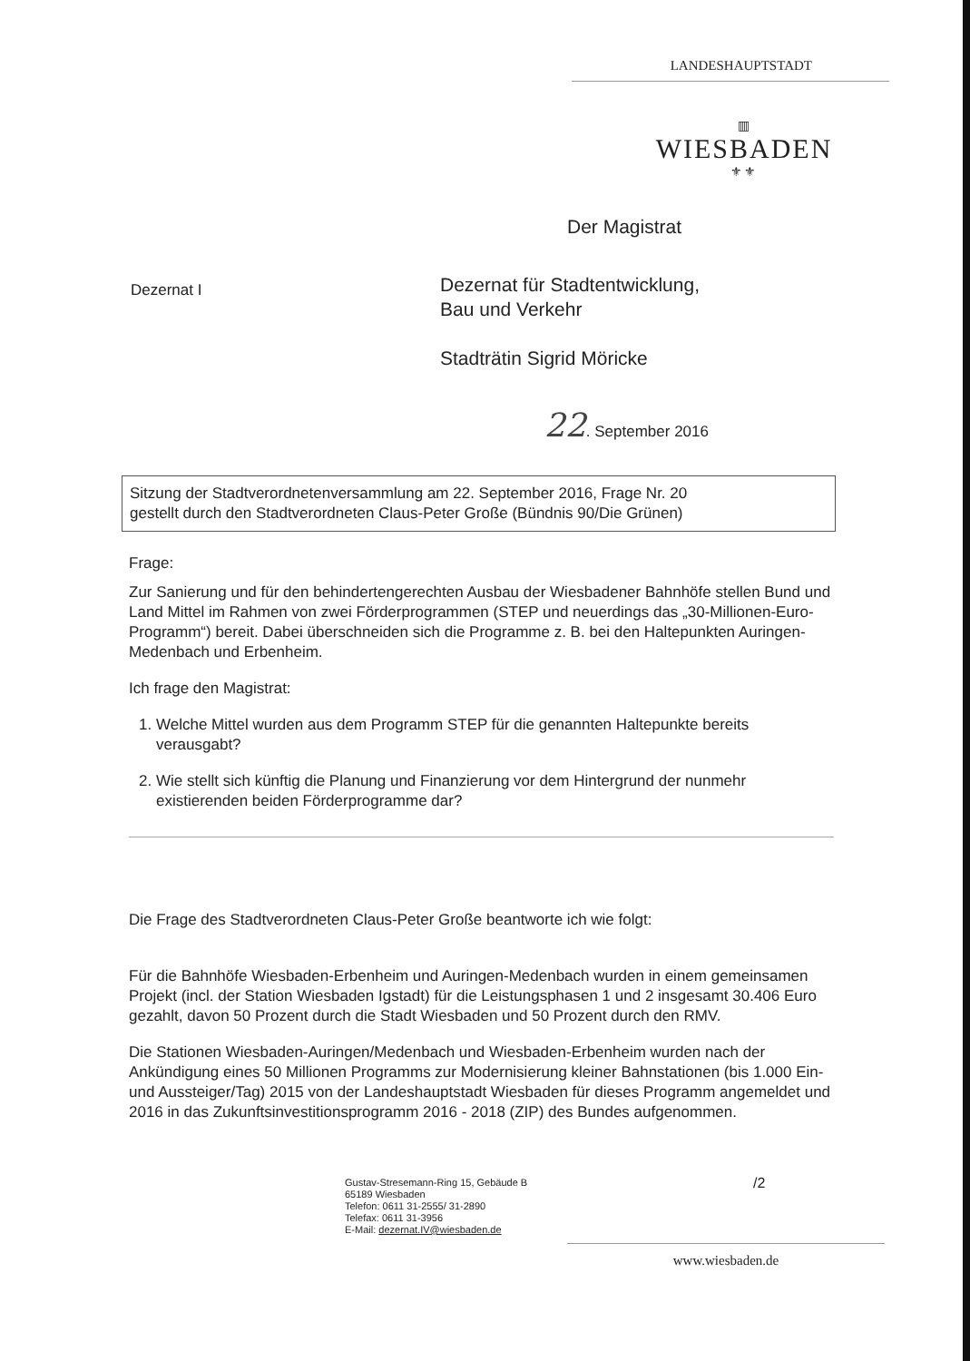LANDESHAUPTSTADT
▥
WIESBADEN
⚜⚜
Der Magistrat
Dezernat I
Dezernat für Stadtentwicklung,
Bau und Verkehr
Stadträtin Sigrid Möricke
22. September 2016
Sitzung der Stadtverordnetenversammlung am 22. September 2016, Frage Nr. 20
gestellt durch den Stadtverordneten Claus-Peter Große (Bündnis 90/Die Grünen)
Frage:
Zur Sanierung und für den behindertengerechten Ausbau der Wiesbadener Bahnhöfe stellen Bund und Land Mittel im Rahmen von zwei Förderprogrammen (STEP und neuerdings das „30-Millionen-Euro-Programm“) bereit. Dabei überschneiden sich die Programme z. B. bei den Haltepunkten Auringen-Medenbach und Erbenheim.
Ich frage den Magistrat:
1. Welche Mittel wurden aus dem Programm STEP für die genannten Haltepunkte bereits verausgabt?
2. Wie stellt sich künftig die Planung und Finanzierung vor dem Hintergrund der nunmehr existierenden beiden Förderprogramme dar?
Die Frage des Stadtverordneten Claus-Peter Große beantworte ich wie folgt:
Für die Bahnhöfe Wiesbaden-Erbenheim und Auringen-Medenbach wurden in einem gemeinsamen Projekt (incl. der Station Wiesbaden Igstadt) für die Leistungsphasen 1 und 2 insgesamt 30.406 Euro gezahlt, davon 50 Prozent durch die Stadt Wiesbaden und 50 Prozent durch den RMV.
Die Stationen Wiesbaden-Auringen/Medenbach und Wiesbaden-Erbenheim wurden nach der Ankündigung eines 50 Millionen Programms zur Modernisierung kleiner Bahnstationen (bis 1.000 Ein- und Aussteiger/Tag) 2015 von der Landeshauptstadt Wiesbaden für dieses Programm angemeldet und 2016 in das Zukunftsinvestitionsprogramm 2016 - 2018 (ZIP) des Bundes aufgenommen.
Gustav-Stresemann-Ring 15, Gebäude B
65189 Wiesbaden
Telefon: 0611 31-2555/ 31-2890
Telefax: 0611 31-3956
E-Mail: dezernat.IV@wiesbaden.de
/2
www.wiesbaden.de